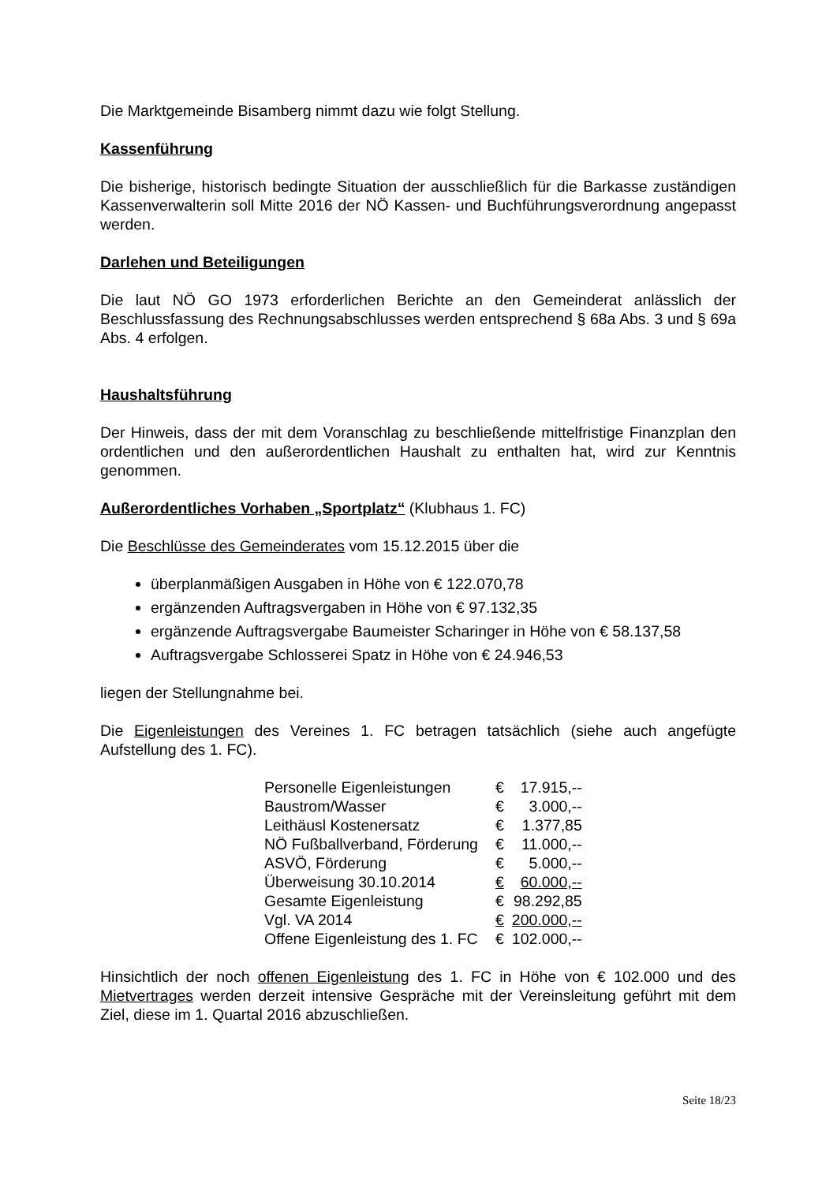Die Marktgemeinde Bisamberg nimmt dazu wie folgt Stellung.
Kassenführung
Die bisherige, historisch bedingte Situation der ausschließlich für die Barkasse zuständigen Kassenverwalterin soll Mitte 2016 der NÖ Kassen- und Buchführungsverordnung angepasst werden.
Darlehen und Beteiligungen
Die laut NÖ GO 1973 erforderlichen Berichte an den Gemeinderat anlässlich der Beschlussfassung des Rechnungsabschlusses werden entsprechend § 68a Abs. 3 und § 69a Abs. 4 erfolgen.
Haushaltsführung
Der Hinweis, dass der mit dem Voranschlag zu beschließende mittelfristige Finanzplan den ordentlichen und den außerordentlichen Haushalt zu enthalten hat, wird zur Kenntnis genommen.
Außerordentliches Vorhaben „Sportplatz“ (Klubhaus 1. FC)
Die Beschlüsse des Gemeinderates vom 15.12.2015 über die
überplanmäßigen Ausgaben in Höhe von € 122.070,78
ergänzenden Auftragsvergaben in Höhe von € 97.132,35
ergänzende Auftragsvergabe Baumeister Scharinger in Höhe von € 58.137,58
Auftragsvergabe Schlosserei Spatz in Höhe von € 24.946,53
liegen der Stellungnahme bei.
Die Eigenleistungen des Vereines 1. FC betragen tatsächlich (siehe auch angefügte Aufstellung des 1. FC).
| Personelle Eigenleistungen | € | 17.915,-- |
| Baustrom/Wasser | € | 3.000,-- |
| Leithäusl Kostenersatz | € | 1.377,85 |
| NÖ Fußballverband, Förderung | € | 11.000,-- |
| ASVÖ, Förderung | € | 5.000,-- |
| Überweisung 30.10.2014 | € | 60.000,-- |
| Gesamte Eigenleistung | € | 98.292,85 |
| Vgl. VA 2014 | € | 200.000,-- |
| Offene Eigenleistung des 1. FC | € | 102.000,-- |
Hinsichtlich der noch offenen Eigenleistung des 1. FC in Höhe von € 102.000 und des Mietvertrages werden derzeit intensive Gespräche mit der Vereinsleitung geführt mit dem Ziel, diese im 1. Quartal 2016 abzuschließen.
Seite 18/23